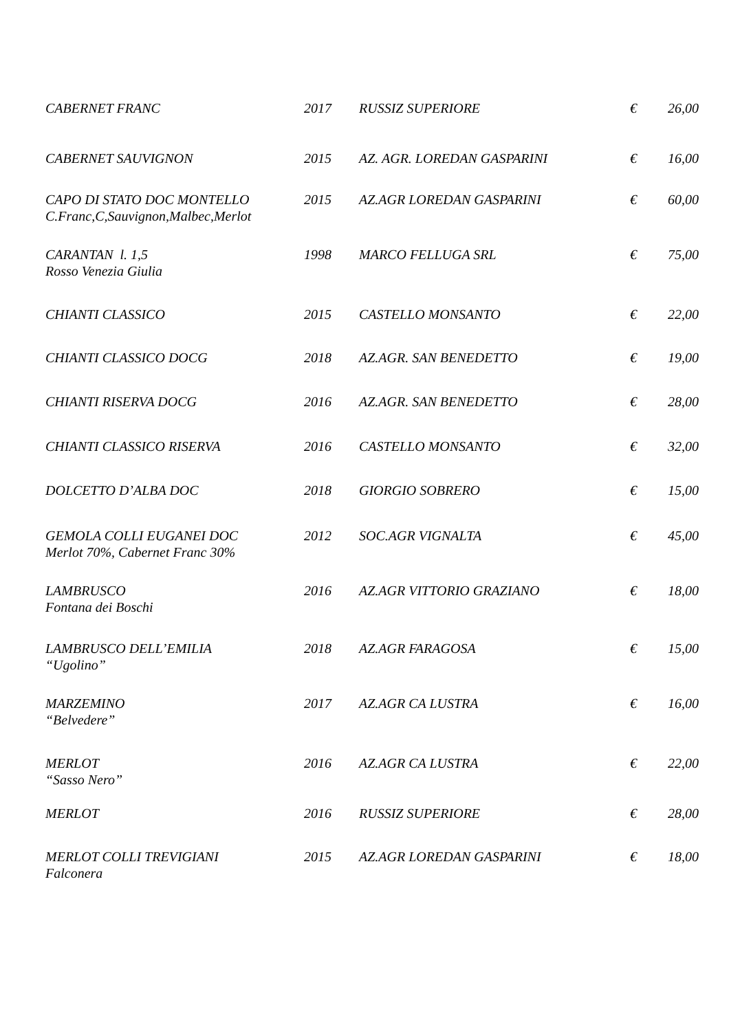| CABERNET FRANC | 2017 | RUSSIZ SUPERIORE | € | 26,00 |
| CABERNET SAUVIGNON | 2015 | AZ. AGR. LOREDAN GASPARINI | € | 16,00 |
| CAPO DI STATO DOC MONTELLO C.Franc,C,Sauvignon,Malbec,Merlot | 2015 | AZ.AGR LOREDAN GASPARINI | € | 60,00 |
| CARANTAN l. 1,5 Rosso Venezia Giulia | 1998 | MARCO FELLUGA SRL | € | 75,00 |
| CHIANTI CLASSICO | 2015 | CASTELLO MONSANTO | € | 22,00 |
| CHIANTI CLASSICO DOCG | 2018 | AZ.AGR. SAN BENEDETTO | € | 19,00 |
| CHIANTI RISERVA DOCG | 2016 | AZ.AGR. SAN BENEDETTO | € | 28,00 |
| CHIANTI CLASSICO RISERVA | 2016 | CASTELLO MONSANTO | € | 32,00 |
| DOLCETTO D’ALBA DOC | 2018 | GIORGIO SOBRERO | € | 15,00 |
| GEMOLA COLLI EUGANEI DOC Merlot 70%, Cabernet Franc 30% | 2012 | SOC.AGR VIGNALTA | € | 45,00 |
| LAMBRUSCO Fontana dei Boschi | 2016 | AZ.AGR VITTORIO GRAZIANO | € | 18,00 |
| LAMBRUSCO DELL’EMILIA “Ugolino” | 2018 | AZ.AGR FARAGOSA | € | 15,00 |
| MARZEMINO “Belvedere” | 2017 | AZ.AGR CA LUSTRA | € | 16,00 |
| MERLOT “Sasso Nero” | 2016 | AZ.AGR CA LUSTRA | € | 22,00 |
| MERLOT | 2016 | RUSSIZ SUPERIORE | € | 28,00 |
| MERLOT COLLI TREVIGIANI Falconera | 2015 | AZ.AGR LOREDAN GASPARINI | € | 18,00 |